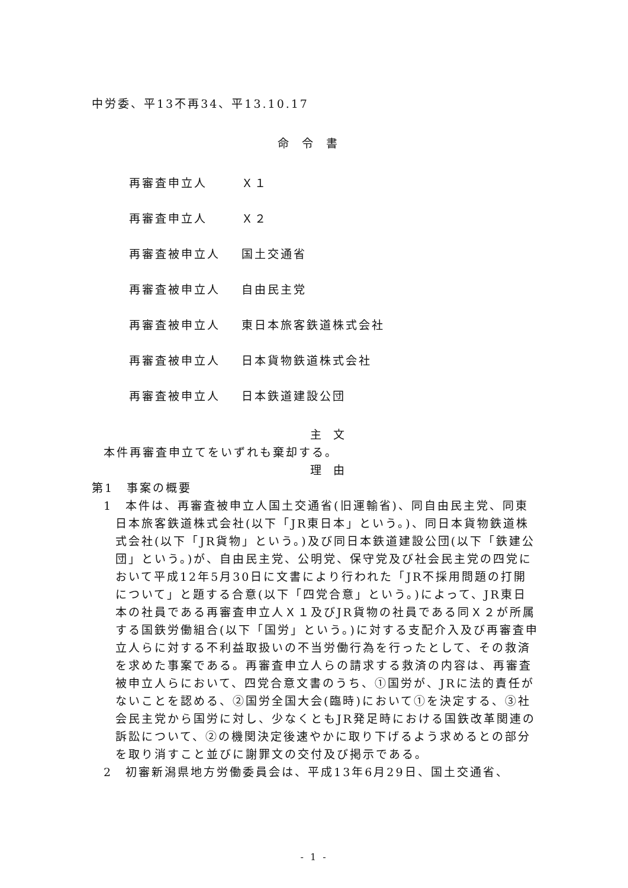中労委、平13不再34、平13.10.17
命令書
再審査申立人 Ｘ１
再審査申立人 Ｘ２
再審査被申立人 国土交通省
再審査被申立人 自由民主党
再審査被申立人 東日本旅客鉄道株式会社
再審査被申立人 日本貨物鉄道株式会社
再審査被申立人 日本鉄道建設公団
主文
本件再審査申立てをいずれも棄却する。
理由
第1　事案の概要
1　本件は、再審査被申立人国土交通省(旧運輸省)、同自由民主党、同東日本旅客鉄道株式会社(以下「JR東日本」という。)、同日本貨物鉄道株式会社(以下「JR貨物」という。)及び同日本鉄道建設公団(以下「鉄建公団」という。)が、自由民主党、公明党、保守党及び社会民主党の四党において平成12年5月30日に文書により行われた「JR不採用問題の打開について」と題する合意(以下「四党合意」という。)によって、JR東日本の社員である再審査申立人Ｘ１及びJR貨物の社員である同Ｘ２が所属する国鉄労働組合(以下「国労」という。)に対する支配介入及び再審査申立人らに対する不利益取扱いの不当労働行為を行ったとして、その救済を求めた事案である。再審査申立人らの請求する救済の内容は、再審査被申立人らにおいて、四党合意文書のうち、①国労が、JRに法的責任がないことを認める、②国労全国大会(臨時)において①を決定する、③社会民主党から国労に対し、少なくともJR発足時における国鉄改革関連の訴訟について、②の機関決定後速やかに取り下げるよう求めるとの部分を取り消すこと並びに謝罪文の交付及び掲示である。
2　初審新潟県地方労働委員会は、平成13年6月29日、国土交通省、
- 1 -